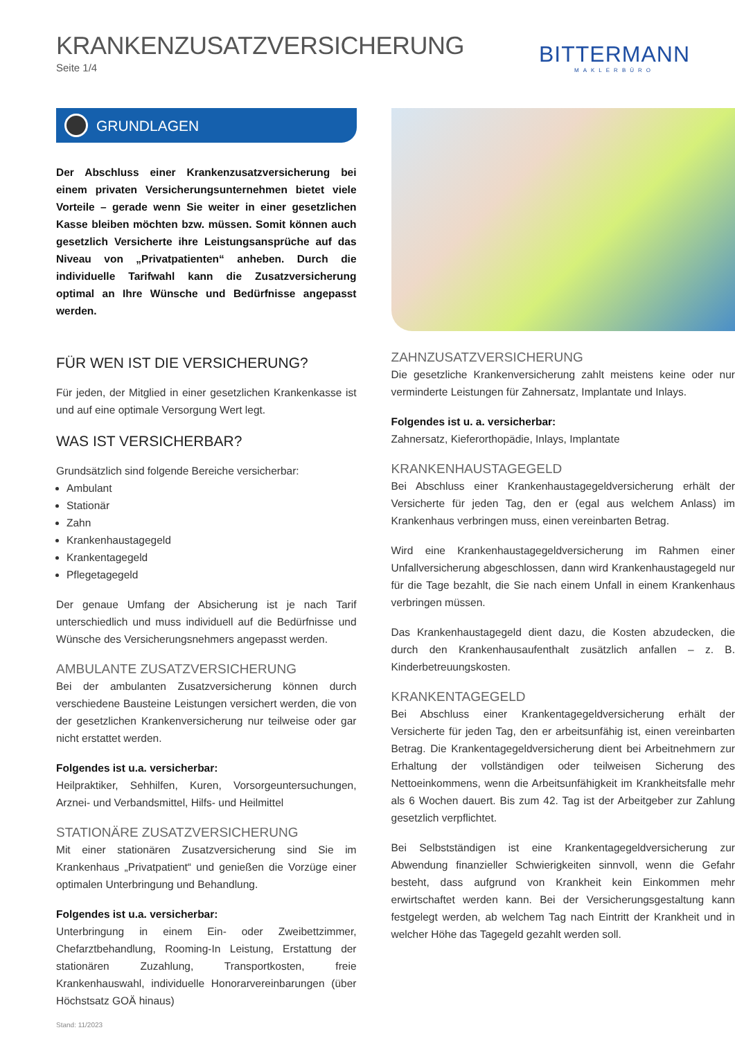KRANKENZUSATZVERSICHERUNG
Seite 1/4
BITTERMANN
MAKLERBÜRO
GRUNDLAGEN
Der Abschluss einer Krankenzusatzversicherung bei einem privaten Versicherungsunternehmen bietet viele Vorteile – gerade wenn Sie weiter in einer gesetzlichen Kasse bleiben möchten bzw. müssen. Somit können auch gesetzlich Versicherte ihre Leistungsansprüche auf das Niveau von „Privatpatienten“ anheben. Durch die individuelle Tarifwahl kann die Zusatzversicherung optimal an Ihre Wünsche und Bedürfnisse angepasst werden.
FÜR WEN IST DIE VERSICHERUNG?
Für jeden, der Mitglied in einer gesetzlichen Krankenkasse ist und auf eine optimale Versorgung Wert legt.
WAS IST VERSICHERBAR?
Grundsätzlich sind folgende Bereiche versicherbar:
Ambulant
Stationär
Zahn
Krankenhaustagegeld
Krankentagegeld
Pflegetagegeld
Der genaue Umfang der Absicherung ist je nach Tarif unterschiedlich und muss individuell auf die Bedürfnisse und Wünsche des Versicherungsnehmers angepasst werden.
AMBULANTE ZUSATZVERSICHERUNG
Bei der ambulanten Zusatzversicherung können durch verschiedene Bausteine Leistungen versichert werden, die von der gesetzlichen Krankenversicherung nur teilweise oder gar nicht erstattet werden.
Folgendes ist u.a. versicherbar:
Heilpraktiker, Sehhilfen, Kuren, Vorsorgeuntersuchungen, Arznei- und Verbandsmittel, Hilfs- und Heilmittel
STATIONÄRE ZUSATZVERSICHERUNG
Mit einer stationären Zusatzversicherung sind Sie im Krankenhaus „Privatpatient“ und genießen die Vorzüge einer optimalen Unterbringung und Behandlung.
Folgendes ist u.a. versicherbar:
Unterbringung in einem Ein- oder Zweibettzimmer, Chefarztbehandlung, Rooming-In Leistung, Erstattung der stationären Zuzahlung, Transportkosten, freie Krankenhauswahl, individuelle Honorarvereinbarungen (über Höchstsatz GOÄ hinaus)
Stand: 11/2023
ZAHNZUSATZVERSICHERUNG
Die gesetzliche Krankenversicherung zahlt meistens keine oder nur verminderte Leistungen für Zahnersatz, Implantate und Inlays.
Folgendes ist u. a. versicherbar:
Zahnersatz, Kieferorthopädie, Inlays, Implantate
KRANKENHAUSTAGEGELD
Bei Abschluss einer Krankenhaustagegeldversicherung erhält der Versicherte für jeden Tag, den er (egal aus welchem Anlass) im Krankenhaus verbringen muss, einen vereinbarten Betrag.
Wird eine Krankenhaustagegeldversicherung im Rahmen einer Unfallversicherung abgeschlossen, dann wird Krankenhaustagegeld nur für die Tage bezahlt, die Sie nach einem Unfall in einem Krankenhaus verbringen müssen.
Das Krankenhaustagegeld dient dazu, die Kosten abzudecken, die durch den Krankenhausaufenthalt zusätzlich anfallen – z. B. Kinderbetreuungskosten.
KRANKENTAGEGELD
Bei Abschluss einer Krankentagegeldversicherung erhält der Versicherte für jeden Tag, den er arbeitsunfähig ist, einen vereinbarten Betrag. Die Krankentagegeldversicherung dient bei Arbeitnehmern zur Erhaltung der vollständigen oder teilweisen Sicherung des Nettoeinkommens, wenn die Arbeitsunfähigkeit im Krankheitsfalle mehr als 6 Wochen dauert. Bis zum 42. Tag ist der Arbeitgeber zur Zahlung gesetzlich verpflichtet.
Bei Selbstständigen ist eine Krankentagegeldversicherung zur Abwendung finanzieller Schwierigkeiten sinnvoll, wenn die Gefahr besteht, dass aufgrund von Krankheit kein Einkommen mehr erwirtschaftet werden kann. Bei der Versicherungsgestaltung kann festgelegt werden, ab welchem Tag nach Eintritt der Krankheit und in welcher Höhe das Tagegeld gezahlt werden soll.